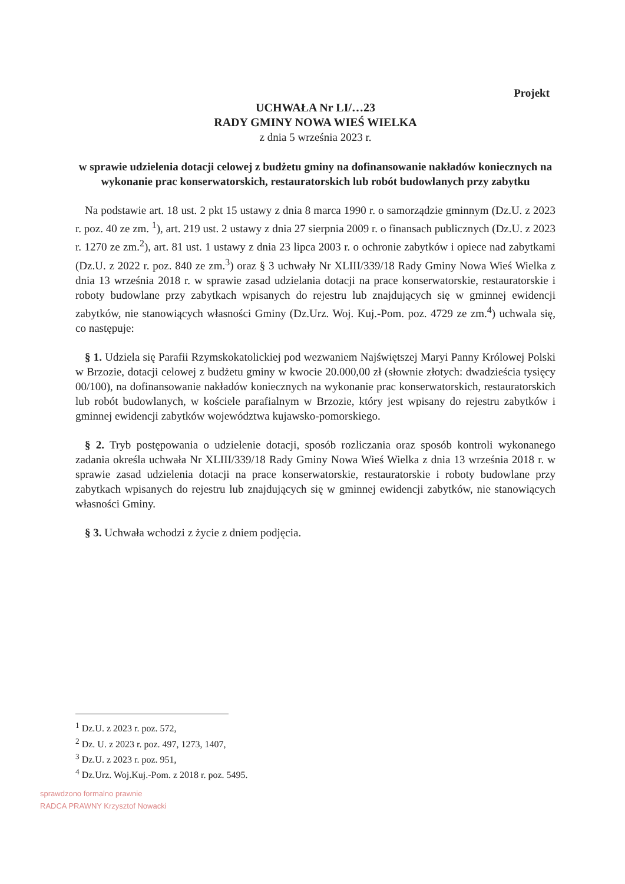Projekt
UCHWAŁA Nr LI/…23
RADY GMINY NOWA WIEŚ WIELKA
z dnia 5 września 2023 r.
w sprawie udzielenia dotacji celowej z budżetu gminy na dofinansowanie nakładów koniecznych na wykonanie prac konserwatorskich, restauratorskich lub robót budowlanych przy zabytku
Na podstawie art. 18 ust. 2 pkt 15 ustawy z dnia 8 marca 1990 r. o samorządzie gminnym (Dz.U. z 2023 r. poz. 40 ze zm. <sup>1</sup>), art. 219 ust. 2 ustawy z dnia 27 sierpnia 2009 r. o finansach publicznych (Dz.U. z 2023 r. 1270 ze zm.<sup>2</sup>), art. 81 ust. 1 ustawy z dnia 23 lipca 2003 r. o ochronie zabytków i opiece nad zabytkami (Dz.U. z 2022 r. poz. 840 ze zm.<sup>3</sup>) oraz § 3 uchwały Nr XLIII/339/18 Rady Gminy Nowa Wieś Wielka z dnia 13 września 2018 r. w sprawie zasad udzielania dotacji na prace konserwatorskie, restauratorskie i roboty budowlane przy zabytkach wpisanych do rejestru lub znajdujących się w gminnej ewidencji zabytków, nie stanowiących własności Gminy (Dz.Urz. Woj. Kuj.-Pom. poz. 4729 ze zm.<sup>4</sup>) uchwala się, co następuje:
§ 1. Udziela się Parafii Rzymskokatolickiej pod wezwaniem Najświętszej Maryi Panny Królowej Polski w Brzozie, dotacji celowej z budżetu gminy w kwocie 20.000,00 zł (słownie złotych: dwadzieścia tysięcy 00/100), na dofinansowanie nakładów koniecznych na wykonanie prac konserwatorskich, restauratorskich lub robót budowlanych, w kościele parafialnym w Brzozie, który jest wpisany do rejestru zabytków i gminnej ewidencji zabytków województwa kujawsko-pomorskiego.
§ 2. Tryb postępowania o udzielenie dotacji, sposób rozliczania oraz sposób kontroli wykonanego zadania określa uchwała Nr XLIII/339/18 Rady Gminy Nowa Wieś Wielka z dnia 13 września 2018 r. w sprawie zasad udzielenia dotacji na prace konserwatorskie, restauratorskie i roboty budowlane przy zabytkach wpisanych do rejestru lub znajdujących się w gminnej ewidencji zabytków, nie stanowiących własności Gminy.
§ 3. Uchwała wchodzi z życie z dniem podjęcia.
<sup>1</sup> Dz.U. z 2023 r. poz. 572,
<sup>2</sup> Dz. U. z 2023 r. poz. 497, 1273, 1407,
<sup>3</sup> Dz.U. z 2023 r. poz. 951,
<sup>4</sup> Dz.Urz. Woj.Kuj.-Pom. z 2018 r. poz. 5495.
sprawdzono formalno prawnie
RADCA PRAWNY Krzysztof Nowacki